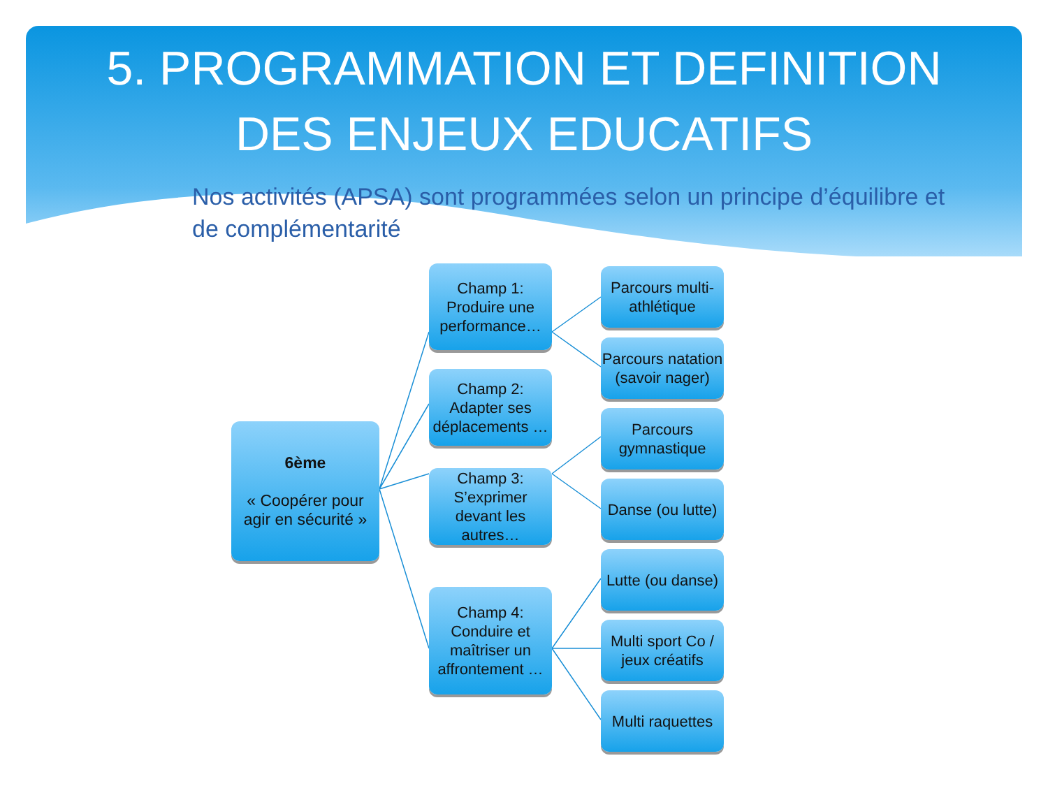5. PROGRAMMATION ET DEFINITION
DES ENJEUX EDUCATIFS
Nos activités (APSA) sont programmées selon un principe d’équilibre et de complémentarité
6ème
« Coopérer pour agir en sécurité »
Champ 1:
Produire une performance…
Champ 2:
Adapter ses déplacements …
Champ 3:
S’exprimer devant les autres…
Champ 4:
Conduire et maîtriser un affrontement …
Parcours multi-athlétique
Parcours natation (savoir nager)
Parcours gymnastique
Danse (ou lutte)
Lutte (ou danse)
Multi sport Co / jeux créatifs
Multi raquettes